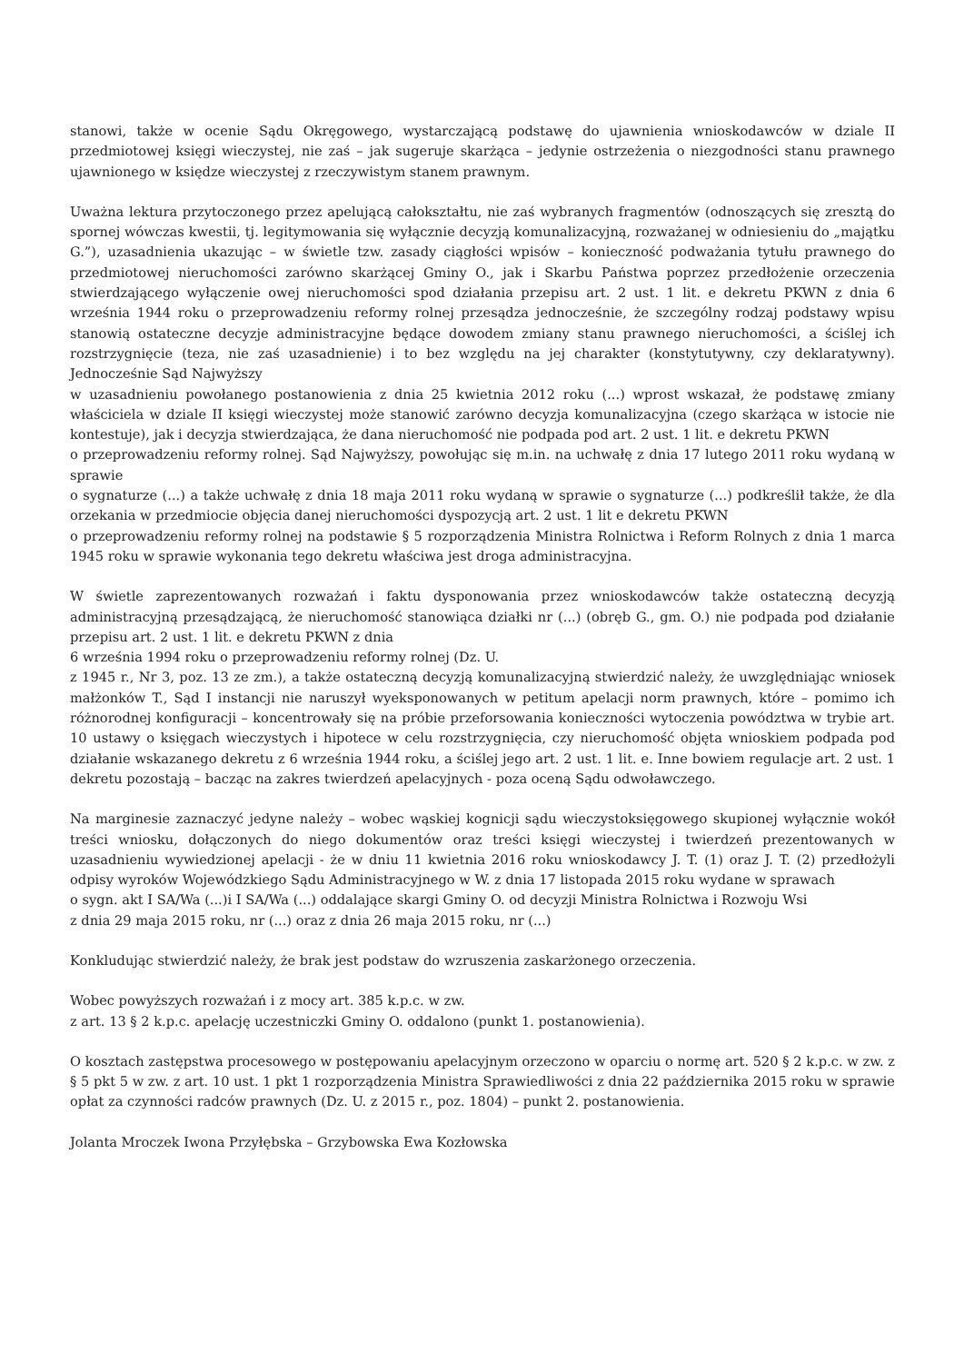stanowi, także w ocenie Sądu Okręgowego, wystarczającą podstawę do ujawnienia wnioskodawców w dziale II przedmiotowej księgi wieczystej, nie zaś – jak sugeruje skarżąca – jedynie ostrzeżenia o niezgodności stanu prawnego ujawnionego w księdze wieczystej z rzeczywistym stanem prawnym.
Uważna lektura przytoczonego przez apelującą całokształtu, nie zaś wybranych fragmentów (odnoszących się zresztą do spornej wówczas kwestii, tj. legitymowania się wyłącznie decyzją komunalizacyjną, rozważanej w odniesieniu do „majątku G.”), uzasadnienia ukazując – w świetle tzw. zasady ciągłości wpisów – konieczność podważania tytułu prawnego do przedmiotowej nieruchomości zarówno skarżącej Gminy O., jak i Skarbu Państwa poprzez przedłożenie orzeczenia stwierdzającego wyłączenie owej nieruchomości spod działania przepisu art. 2 ust. 1 lit. e dekretu PKWN z dnia 6 września 1944 roku o przeprowadzeniu reformy rolnej przesądza jednocześnie, że szczególny rodzaj podstawy wpisu stanowią ostateczne decyzje administracyjne będące dowodem zmiany stanu prawnego nieruchomości, a ściślej ich rozstrzygnięcie (teza, nie zaś uzasadnienie) i to bez względu na jej charakter (konstytutywny, czy deklaratywny). Jednocześnie Sąd Najwyższy
w uzasadnieniu powołanego postanowienia z dnia 25 kwietnia 2012 roku (...) wprost wskazał, że podstawę zmiany właściciela w dziale II księgi wieczystej może stanowić zarówno decyzja komunalizacyjna (czego skarżąca w istocie nie kontestuje), jak i decyzja stwierdzająca, że dana nieruchomość nie podpada pod art. 2 ust. 1 lit. e dekretu PKWN
o przeprowadzeniu reformy rolnej. Sąd Najwyższy, powołując się m.in. na uchwałę z dnia 17 lutego 2011 roku wydaną w sprawie
o sygnaturze (...) a także uchwałę z dnia 18 maja 2011 roku wydaną w sprawie o sygnaturze (...) podkreślił także, że dla orzekania w przedmiocie objęcia danej nieruchomości dyspozycją art. 2 ust. 1 lit e dekretu PKWN
o przeprowadzeniu reformy rolnej na podstawie § 5 rozporządzenia Ministra Rolnictwa i Reform Rolnych z dnia 1 marca 1945 roku w sprawie wykonania tego dekretu właściwa jest droga administracyjna.
W świetle zaprezentowanych rozważań i faktu dysponowania przez wnioskodawców także ostateczną decyzją administracyjną przesądzającą, że nieruchomość stanowiąca działki nr (...) (obręb G., gm. O.) nie podpada pod działanie przepisu art. 2 ust. 1 lit. e dekretu PKWN z dnia
6 września 1994 roku o przeprowadzeniu reformy rolnej (Dz. U.
z 1945 r., Nr 3, poz. 13 ze zm.), a także ostateczną decyzją komunalizacyjną stwierdzić należy, że uwzględniając wniosek małżonków T., Sąd I instancji nie naruszył wyeksponowanych w petitum apelacji norm prawnych, które – pomimo ich różnorodnej konfiguracji – koncentrowały się na próbie przeforsowania konieczności wytoczenia powództwa w trybie art. 10 ustawy o księgach wieczystych i hipotece w celu rozstrzygnięcia, czy nieruchomość objęta wnioskiem podpada pod działanie wskazanego dekretu z 6 września 1944 roku, a ściślej jego art. 2 ust. 1 lit. e. Inne bowiem regulacje art. 2 ust. 1 dekretu pozostają – bacząc na zakres twierdzeń apelacyjnych - poza oceną Sądu odwoławczego.
Na marginesie zaznaczyć jedyne należy – wobec wąskiej kognicji sądu wieczystoksięgowego skupionej wyłącznie wokół treści wniosku, dołączonych do niego dokumentów oraz treści księgi wieczystej i twierdzeń prezentowanych w uzasadnieniu wywiedzionej apelacji - że w dniu 11 kwietnia 2016 roku wnioskodawcy J. T. (1) oraz J. T. (2) przedłożyli odpisy wyroków Wojewódzkiego Sądu Administracyjnego w W. z dnia 17 listopada 2015 roku wydane w sprawach
o sygn. akt I SA/Wa (...)i I SA/Wa (...) oddalające skargi Gminy O. od decyzji Ministra Rolnictwa i Rozwoju Wsi
z dnia 29 maja 2015 roku, nr (...) oraz z dnia 26 maja 2015 roku, nr (...)
Konkludując stwierdzić należy, że brak jest podstaw do wzruszenia zaskarżonego orzeczenia.
Wobec powyższych rozważań i z mocy art. 385 k.p.c. w zw.
z art. 13 § 2 k.p.c. apelację uczestniczki Gminy O. oddalono (punkt 1. postanowienia).
O kosztach zastępstwa procesowego w postępowaniu apelacyjnym orzeczono w oparciu o normę art. 520 § 2 k.p.c. w zw. z § 5 pkt 5 w zw. z art. 10 ust. 1 pkt 1 rozporządzenia Ministra Sprawiedliwości z dnia 22 października 2015 roku w sprawie opłat za czynności radców prawnych (Dz. U. z 2015 r., poz. 1804) – punkt 2. postanowienia.
Jolanta Mroczek Iwona Przyłębska – Grzybowska Ewa Kozłowska